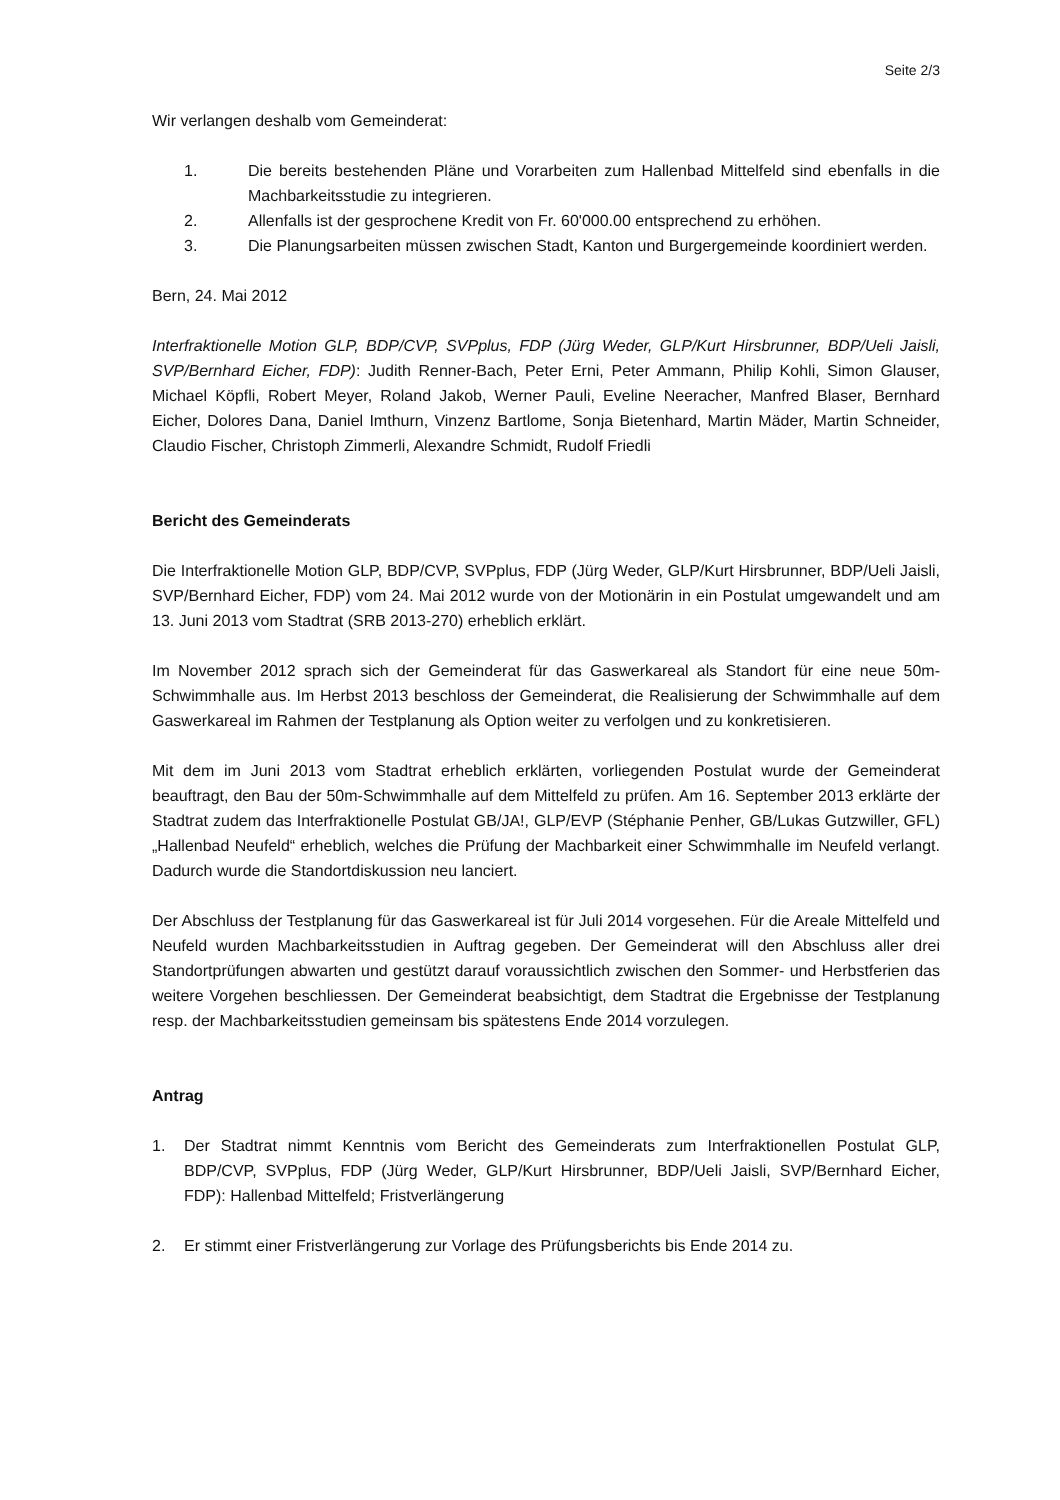Seite 2/3
Wir verlangen deshalb vom Gemeinderat:
1. Die bereits bestehenden Pläne und Vorarbeiten zum Hallenbad Mittelfeld sind ebenfalls in die Machbarkeitsstudie zu integrieren.
2. Allenfalls ist der gesprochene Kredit von Fr. 60'000.00 entsprechend zu erhöhen.
3. Die Planungsarbeiten müssen zwischen Stadt, Kanton und Burgergemeinde koordiniert werden.
Bern, 24. Mai 2012
Interfraktionelle Motion GLP, BDP/CVP, SVPplus, FDP (Jürg Weder, GLP/Kurt Hirsbrunner, BDP/Ueli Jaisli, SVP/Bernhard Eicher, FDP): Judith Renner-Bach, Peter Erni, Peter Ammann, Philip Kohli, Simon Glauser, Michael Köpfli, Robert Meyer, Roland Jakob, Werner Pauli, Eveline Neeracher, Manfred Blaser, Bernhard Eicher, Dolores Dana, Daniel Imthurn, Vinzenz Bartlome, Sonja Bietenhard, Martin Mäder, Martin Schneider, Claudio Fischer, Christoph Zimmerli, Alexandre Schmidt, Rudolf Friedli
Bericht des Gemeinderats
Die Interfraktionelle Motion GLP, BDP/CVP, SVPplus, FDP (Jürg Weder, GLP/Kurt Hirsbrunner, BDP/Ueli Jaisli, SVP/Bernhard Eicher, FDP) vom 24. Mai 2012 wurde von der Motionärin in ein Postulat umgewandelt und am 13. Juni 2013 vom Stadtrat (SRB 2013-270) erheblich erklärt.
Im November 2012 sprach sich der Gemeinderat für das Gaswerkareal als Standort für eine neue 50m-Schwimmhalle aus. Im Herbst 2013 beschloss der Gemeinderat, die Realisierung der Schwimmhalle auf dem Gaswerkareal im Rahmen der Testplanung als Option weiter zu verfolgen und zu konkretisieren.
Mit dem im Juni 2013 vom Stadtrat erheblich erklärten, vorliegenden Postulat wurde der Gemeinderat beauftragt, den Bau der 50m-Schwimmhalle auf dem Mittelfeld zu prüfen. Am 16. September 2013 erklärte der Stadtrat zudem das Interfraktionelle Postulat GB/JA!, GLP/EVP (Stéphanie Penher, GB/Lukas Gutzwiller, GFL) „Hallenbad Neufeld“ erheblich, welches die Prüfung der Machbarkeit einer Schwimmhalle im Neufeld verlangt. Dadurch wurde die Standortdiskussion neu lanciert.
Der Abschluss der Testplanung für das Gaswerkareal ist für Juli 2014 vorgesehen. Für die Areale Mittelfeld und Neufeld wurden Machbarkeitsstudien in Auftrag gegeben. Der Gemeinderat will den Abschluss aller drei Standortprüfungen abwarten und gestützt darauf voraussichtlich zwischen den Sommer- und Herbstferien das weitere Vorgehen beschliessen. Der Gemeinderat beabsichtigt, dem Stadtrat die Ergebnisse der Testplanung resp. der Machbarkeitsstudien gemeinsam bis spätestens Ende 2014 vorzulegen.
Antrag
1. Der Stadtrat nimmt Kenntnis vom Bericht des Gemeinderats zum Interfraktionellen Postulat GLP, BDP/CVP, SVPplus, FDP (Jürg Weder, GLP/Kurt Hirsbrunner, BDP/Ueli Jaisli, SVP/Bernhard Eicher, FDP): Hallenbad Mittelfeld; Fristverlängerung
2. Er stimmt einer Fristverlängerung zur Vorlage des Prüfungsberichts bis Ende 2014 zu.